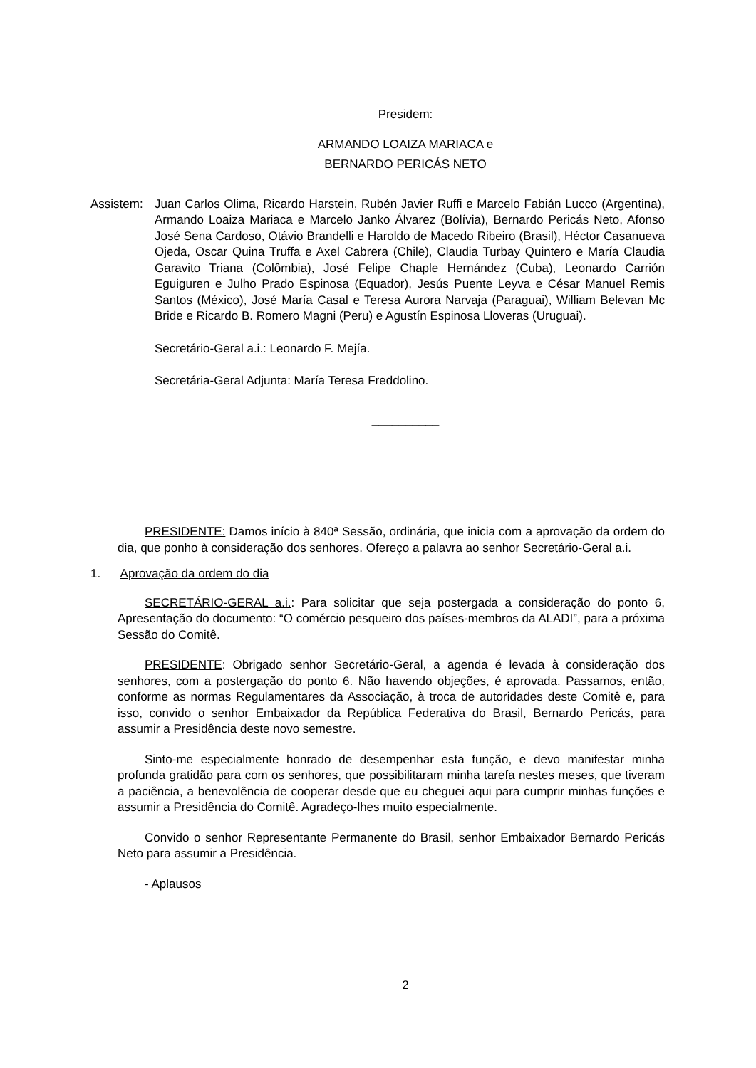Presidem:
ARMANDO LOAIZA MARIACA e
BERNARDO PERICÁS NETO
Assistem:
Juan Carlos Olima, Ricardo Harstein, Rubén Javier Ruffi e Marcelo Fabián Lucco (Argentina), Armando Loaiza Mariaca e Marcelo Janko Álvarez (Bolívia), Bernardo Pericás Neto, Afonso José Sena Cardoso, Otávio Brandelli e Haroldo de Macedo Ribeiro (Brasil), Héctor Casanueva Ojeda, Oscar Quina Truffa e Axel Cabrera (Chile), Claudia Turbay Quintero e María Claudia Garavito Triana (Colômbia), José Felipe Chaple Hernández (Cuba), Leonardo Carrión Eguiguren e Julho Prado Espinosa (Equador), Jesús Puente Leyva e César Manuel Remis Santos (México), José María Casal e Teresa Aurora Narvaja (Paraguai), William Belevan Mc Bride e Ricardo B. Romero Magni (Peru) e Agustín Espinosa Lloveras (Uruguai).
Secretário-Geral a.i.: Leonardo F. Mejía.
Secretária-Geral Adjunta: María Teresa Freddolino.
__________
PRESIDENTE: Damos início à 840ª Sessão, ordinária, que inicia com a aprovação da ordem do dia, que ponho à consideração dos senhores. Ofereço a palavra ao senhor Secretário-Geral a.i.
1. Aprovação da ordem do dia
SECRETÁRIO-GERAL a.i.: Para solicitar que seja postergada a consideração do ponto 6, Apresentação do documento: “O comércio pesqueiro dos países-membros da ALADI”, para a próxima Sessão do Comitê.
PRESIDENTE: Obrigado senhor Secretário-Geral, a agenda é levada à consideração dos senhores, com a postergação do ponto 6. Não havendo objeções, é aprovada. Passamos, então, conforme as normas Regulamentares da Associação, à troca de autoridades deste Comitê e, para isso, convido o senhor Embaixador da República Federativa do Brasil, Bernardo Pericás, para assumir a Presidência deste novo semestre.
Sinto-me especialmente honrado de desempenhar esta função, e devo manifestar minha profunda gratidão para com os senhores, que possibilitaram minha tarefa nestes meses, que tiveram a paciência, a benevolência de cooperar desde que eu cheguei aqui para cumprir minhas funções e assumir a Presidência do Comitê. Agradeço-lhes muito especialmente.
Convido o senhor Representante Permanente do Brasil, senhor Embaixador Bernardo Pericás Neto para assumir a Presidência.
- Aplausos
2